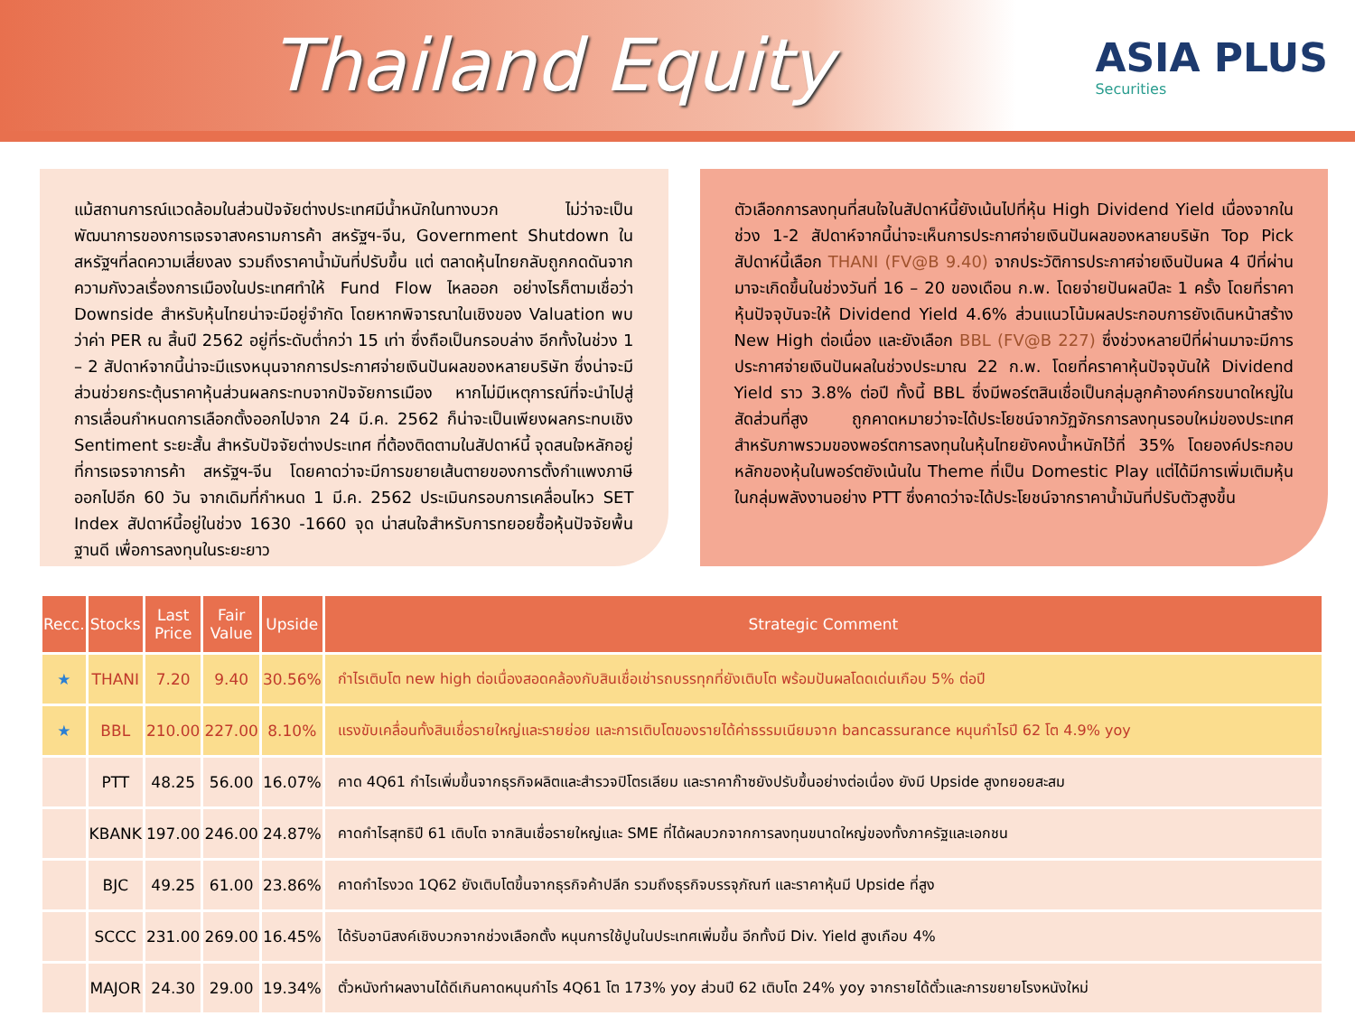Thailand Equity
ASIA PLUS
Securities
แม้สถานการณ์แวดล้อมในส่วนปัจจัยต่างประเทศมีน้ำหนักในทางบวก ไม่ว่าจะเป็นพัฒนาการของการเจรจาสงครามการค้า สหรัฐฯ-จีน, Government Shutdown ในสหรัฐฯที่ลดความเสี่ยงลง รวมถึงราคาน้ำมันที่ปรับขึ้น แต่ ตลาดหุ้นไทยกลับถูกกดดันจากความกังวลเรื่องการเมืองในประเทศทำให้ Fund Flow ไหลออก อย่างไรก็ตามเชื่อว่า Downside สำหรับหุ้นไทยน่าจะมีอยู่จำกัด โดยหากพิจารณาในเชิงของ Valuation พบว่าค่า PER ณ สิ้นปี 2562 อยู่ที่ระดับต่ำกว่า 15 เท่า ซึ่งถือเป็นกรอบล่าง อีกทั้งในช่วง 1 – 2 สัปดาห์จากนี้น่าจะมีแรงหนุนจากการประกาศจ่ายเงินปันผลของหลายบริษัท ซึ่งน่าจะมีส่วนช่วยกระตุ้นราคาหุ้นส่วนผลกระทบจากปัจจัยการเมือง หากไม่มีเหตุการณ์ที่จะนำไปสู่การเลื่อนกำหนดการเลือกตั้งออกไปจาก 24 มี.ค. 2562 ก็น่าจะเป็นเพียงผลกระทบเชิง Sentiment ระยะสั้น สำหรับปัจจัยต่างประเทศ ที่ต้องติดตามในสัปดาห์นี้ จุดสนใจหลักอยู่ที่การเจรจาการค้า สหรัฐฯ-จีน โดยคาดว่าจะมีการขยายเส้นตายของการตั้งกำแพงภาษีออกไปอีก 60 วัน จากเดิมที่กำหนด 1 มี.ค. 2562 ประเมินกรอบการเคลื่อนไหว SET Index สัปดาห์นี้อยู่ในช่วง 1630 -1660 จุด น่าสนใจสำหรับการทยอยซื้อหุ้นปัจจัยพื้นฐานดี เพื่อการลงทุนในระยะยาว
ตัวเลือกการลงทุนที่สนใจในสัปดาห์นี้ยังเน้นไปที่หุ้น High Dividend Yield เนื่องจากในช่วง 1-2 สัปดาห์จากนี้น่าจะเห็นการประกาศจ่ายเงินปันผลของหลายบริษัท Top Pick สัปดาห์นี้เลือก THANI (FV@B 9.40) จากประวัติการประกาศจ่ายเงินปันผล 4 ปีที่ผ่านมาจะเกิดขึ้นในช่วงวันที่ 16 – 20 ของเดือน ก.พ. โดยจ่ายปันผลปีละ 1 ครั้ง โดยที่ราคาหุ้นปัจจุบันจะให้ Dividend Yield 4.6% ส่วนแนวโน้มผลประกอบการยังเดินหน้าสร้าง New High ต่อเนื่อง และยังเลือก BBL (FV@B 227) ซึ่งช่วงหลายปีที่ผ่านมาจะมีการประกาศจ่ายเงินปันผลในช่วงประมาณ 22 ก.พ. โดยที่คราคาหุ้นปัจจุบันให้ Dividend Yield ราว 3.8% ต่อปี ทั้งนี้ BBL ซึ่งมีพอร์ตสินเชื่อเป็นกลุ่มลูกค้าองค์กรขนาดใหญ่ในสัดส่วนที่สูง ถูกคาดหมายว่าจะได้ประโยชน์จากวัฏจักรการลงทุนรอบใหม่ของประเทศ สำหรับภาพรวมของพอร์ตการลงทุนในหุ้นไทยยังคงน้ำหนักไว้ที่ 35% โดยองค์ประกอบหลักของหุ้นในพอร์ตยังเน้นใน Theme ที่เป็น Domestic Play แต่ได้มีการเพิ่มเติมหุ้นในกลุ่มพลังงานอย่าง PTT ซึ่งคาดว่าจะได้ประโยชน์จากราคาน้ำมันที่ปรับตัวสูงขึ้น
| Recc. | Stocks | Last Price | Fair Value | Upside | Strategic Comment |
| --- | --- | --- | --- | --- | --- |
| ★ | THANI | 7.20 | 9.40 | 30.56% | กำไรเติบโต new high ต่อเนื่องสอดคล้องกับสินเชื่อเช่ารถบรรทุกที่ยังเติบโต พร้อมปันผลโดดเด่นเกือบ 5% ต่อปี |
| ★ | BBL | 210.00 | 227.00 | 8.10% | แรงขับเคลื่อนทั้งสินเชื่อรายใหญ่และรายย่อย และการเติบโตของรายได้ค่าธรรมเนียมจาก bancassurance หนุนกำไรปี 62 โต 4.9% yoy |
| | PTT | 48.25 | 56.00 | 16.07% | คาด 4Q61 กำไรเพิ่มขึ้นจากธุรกิจผลิตและสำรวจปิโตรเลียม และราคาก๊าซยังปรับขึ้นอย่างต่อเนื่อง ยังมี Upside สูงทยอยสะสม |
| | KBANK | 197.00 | 246.00 | 24.87% | คาดกำไรสุทธิปี 61 เติบโต จากสินเชื่อรายใหญ่และ SME ที่ได้ผลบวกจากการลงทุนขนาดใหญ่ของทั้งภาครัฐและเอกชน |
| | BJC | 49.25 | 61.00 | 23.86% | คาดกำไรงวด 1Q62 ยังเติบโตขึ้นจากธุรกิจค้าปลีก รวมถึงธุรกิจบรรจุภัณฑ์ และราคาหุ้นมี Upside ที่สูง |
| | SCCC | 231.00 | 269.00 | 16.45% | ได้รับอานิสงค์เชิงบวกจากช่วงเลือกตั้ง หนุนการใช้ปูนในประเทศเพิ่มขึ้น อีกทั้งมี Div. Yield สูงเกือบ 4% |
| | MAJOR | 24.30 | 29.00 | 19.34% | ตั๋วหนังทำผลงานได้ดีเกินคาดหนุนกำไร 4Q61 โต 173% yoy ส่วนปี 62 เติบโต 24% yoy จากรายได้ตั๋วและการขยายโรงหนังใหม่ |